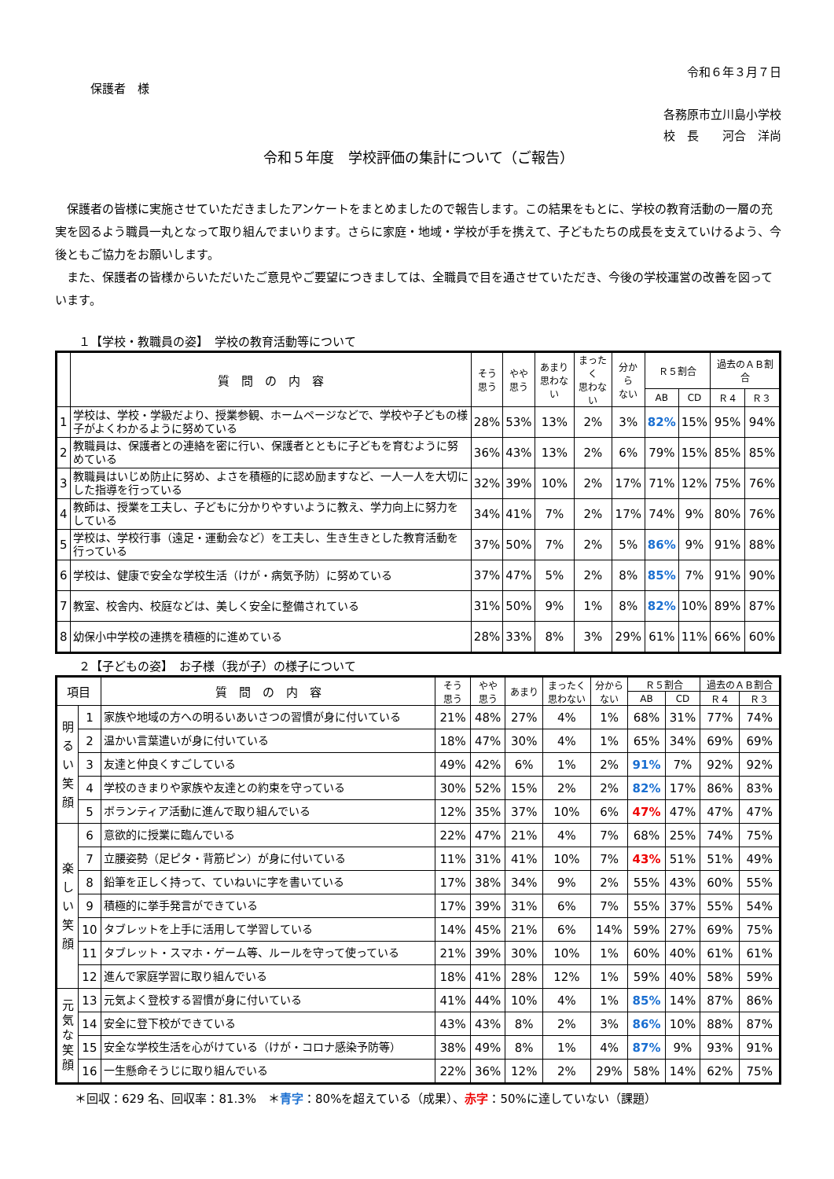令和６年３月７日
保護者　様
各務原市立川島小学校
校　長　　河合　洋尚
令和５年度　学校評価の集計について（ご報告）
　保護者の皆様に実施させていただきましたアンケートをまとめましたので報告します。この結果をもとに、学校の教育活動の一層の充実を図るよう職員一丸となって取り組んでまいります。さらに家庭・地域・学校が手を携えて、子どもたちの成長を支えていけるよう、今後ともご協力をお願いします。
　また、保護者の皆様からいただいたご意見やご要望につきましては、全職員で目を通させていただき、今後の学校運営の改善を図っています。
１【学校・教職員の姿】　学校の教育活動等について
| | 質 問 の 内 容 | そう 思う | やや 思う | あまり 思わない | まったく 思わない | 分から ない | Ｒ５割合 | | 過去のＡＢ割合 | |
| --- | --- | --- | --- | --- | --- | --- | --- | --- | --- | --- |
| | | | | | | | AB | CD | Ｒ４ | Ｒ３ |
| 1 | 学校は、学校・学級だより、授業参観、ホームページなどで、学校や子どもの様子がよくわかるように努めている | 28% | 53% | 13% | 2% | 3% | 82% | 15% | 95% | 94% |
| 2 | 教職員は、保護者との連絡を密に行い、保護者とともに子どもを育むように努めている | 36% | 43% | 13% | 2% | 6% | 79% | 15% | 85% | 85% |
| 3 | 教職員はいじめ防止に努め、よさを積極的に認め励ますなど、一人一人を大切にした指導を行っている | 32% | 39% | 10% | 2% | 17% | 71% | 12% | 75% | 76% |
| 4 | 教師は、授業を工夫し、子どもに分かりやすいように教え、学力向上に努力をしている | 34% | 41% | 7% | 2% | 17% | 74% | 9% | 80% | 76% |
| 5 | 学校は、学校行事（遠足・運動会など）を工夫し、生き生きとした教育活動を行っている | 37% | 50% | 7% | 2% | 5% | 86% | 9% | 91% | 88% |
| 6 | 学校は、健康で安全な学校生活（けが・病気予防）に努めている | 37% | 47% | 5% | 2% | 8% | 85% | 7% | 91% | 90% |
| 7 | 教室、校舎内、校庭などは、美しく安全に整備されている | 31% | 50% | 9% | 1% | 8% | 82% | 10% | 89% | 87% |
| 8 | 幼保小中学校の連携を積極的に進めている | 28% | 33% | 8% | 3% | 29% | 61% | 11% | 66% | 60% |
２【子どもの姿】　お子様（我が子）の様子について
| 項目 | | 質 問 の 内 容 | そう 思う | やや 思う | あまり | まったく 思わない | 分から ない | Ｒ５割合 | | 過去のＡＢ割合 | |
| --- | --- | --- | --- | --- | --- | --- | --- | --- | --- | --- | --- |
| | | | | | | | | AB | CD | Ｒ４ | Ｒ３ |
| 明 る い 笑 顔 | 1 | 家族や地域の方への明るいあいさつの習慣が身に付いている | 21% | 48% | 27% | 4% | 1% | 68% | 31% | 77% | 74% |
| | 2 | 温かい言葉遣いが身に付いている | 18% | 47% | 30% | 4% | 1% | 65% | 34% | 69% | 69% |
| | 3 | 友達と仲良くすごしている | 49% | 42% | 6% | 1% | 2% | 91% | 7% | 92% | 92% |
| | 4 | 学校のきまりや家族や友達との約束を守っている | 30% | 52% | 15% | 2% | 2% | 82% | 17% | 86% | 83% |
| | 5 | ボランティア活動に進んで取り組んでいる | 12% | 35% | 37% | 10% | 6% | 47% | 47% | 47% | 47% |
| 楽 し い 笑 顔 | 6 | 意欲的に授業に臨んでいる | 22% | 47% | 21% | 4% | 7% | 68% | 25% | 74% | 75% |
| | 7 | 立腰姿勢（足ピタ・背筋ピン）が身に付いている | 11% | 31% | 41% | 10% | 7% | 43% | 51% | 51% | 49% |
| | 8 | 鉛筆を正しく持って、ていねいに字を書いている | 17% | 38% | 34% | 9% | 2% | 55% | 43% | 60% | 55% |
| | 9 | 積極的に挙手発言ができている | 17% | 39% | 31% | 6% | 7% | 55% | 37% | 55% | 54% |
| | 10 | タブレットを上手に活用して学習している | 14% | 45% | 21% | 6% | 14% | 59% | 27% | 69% | 75% |
| | 11 | タブレット・スマホ・ゲーム等、ルールを守って使っている | 21% | 39% | 30% | 10% | 1% | 60% | 40% | 61% | 61% |
| | 12 | 進んで家庭学習に取り組んでいる | 18% | 41% | 28% | 12% | 1% | 59% | 40% | 58% | 59% |
| 元 気 な 笑 顔 | 13 | 元気よく登校する習慣が身に付いている | 41% | 44% | 10% | 4% | 1% | 85% | 14% | 87% | 86% |
| | 14 | 安全に登下校ができている | 43% | 43% | 8% | 2% | 3% | 86% | 10% | 88% | 87% |
| | 15 | 安全な学校生活を心がけている（けが・コロナ感染予防等） | 38% | 49% | 8% | 1% | 4% | 87% | 9% | 93% | 91% |
| | 16 | 一生懸命そうじに取り組んでいる | 22% | 36% | 12% | 2% | 29% | 58% | 14% | 62% | 75% |
＊回収：629 名、回収率：81.3%　＊青字：80%を超えている（成果）、赤字：50%に達していない（課題）